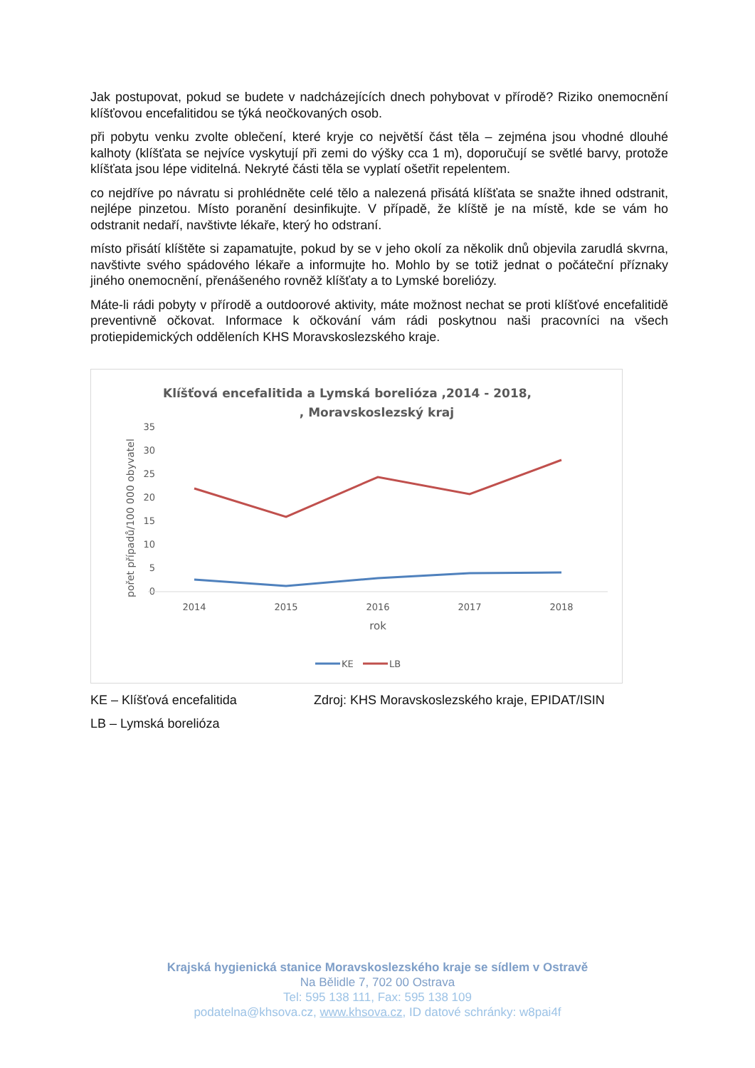Jak postupovat, pokud se budete v nadcházejících dnech pohybovat v přírodě? Riziko onemocnění klíšťovou encefalitidou se týká neočkovaných osob.
při pobytu venku zvolte oblečení, které kryje co největší část těla – zejména jsou vhodné dlouhé kalhoty (klíšťata se nejvíce vyskytují při zemi do výšky cca 1 m), doporučují se světlé barvy, protože klíšťata jsou lépe viditelná. Nekryté části těla se vyplatí ošetřit repelentem.
co nejdříve po návratu si prohlédněte celé tělo a nalezená přisátá klíšťata se snažte ihned odstranit, nejlépe pinzetou. Místo poranění desinfikujte. V případě, že klíště je na místě, kde se vám ho odstranit nedaří, navštivte lékaře, který ho odstraní.
místo přisátí klíštěte si zapamatujte, pokud by se v jeho okolí za několik dnů objevila zarudlá skvrna, navštivte svého spádového lékaře a informujte ho. Mohlo by se totiž jednat o počáteční příznaky jiného onemocnění, přenášeného rovněž klíšťaty a to Lymské boreliózy.
Máte-li rádi pobyty v přírodě a outdoorové aktivity, máte možnost nechat se proti klíšťové encefalitidě preventivně očkovat. Informace k očkování vám rádi poskytnou naši pracovníci na všech protiepidemických odděleních KHS Moravskoslezského kraje.
Klíšťová encefalitida a Lymská borelióza ,2014 - 2018, , Moravskoslezský kraj
pořet případů/100 000 obyvatel
35
30
25
20
15
10
5
0
2014
2015
2016
2017
2018
rok
KE
LB
KE – Klíšťová encefalitida Zdroj: KHS Moravskoslezského kraje, EPIDAT/ISIN
LB – Lymská borelióza
Krajská hygienická stanice Moravskoslezského kraje se sídlem v Ostravě
Na Bělidle 7, 702 00 Ostrava
Tel: 595 138 111, Fax: 595 138 109
podatelna@khsova.cz, www.khsova.cz, ID datové schránky: w8pai4f